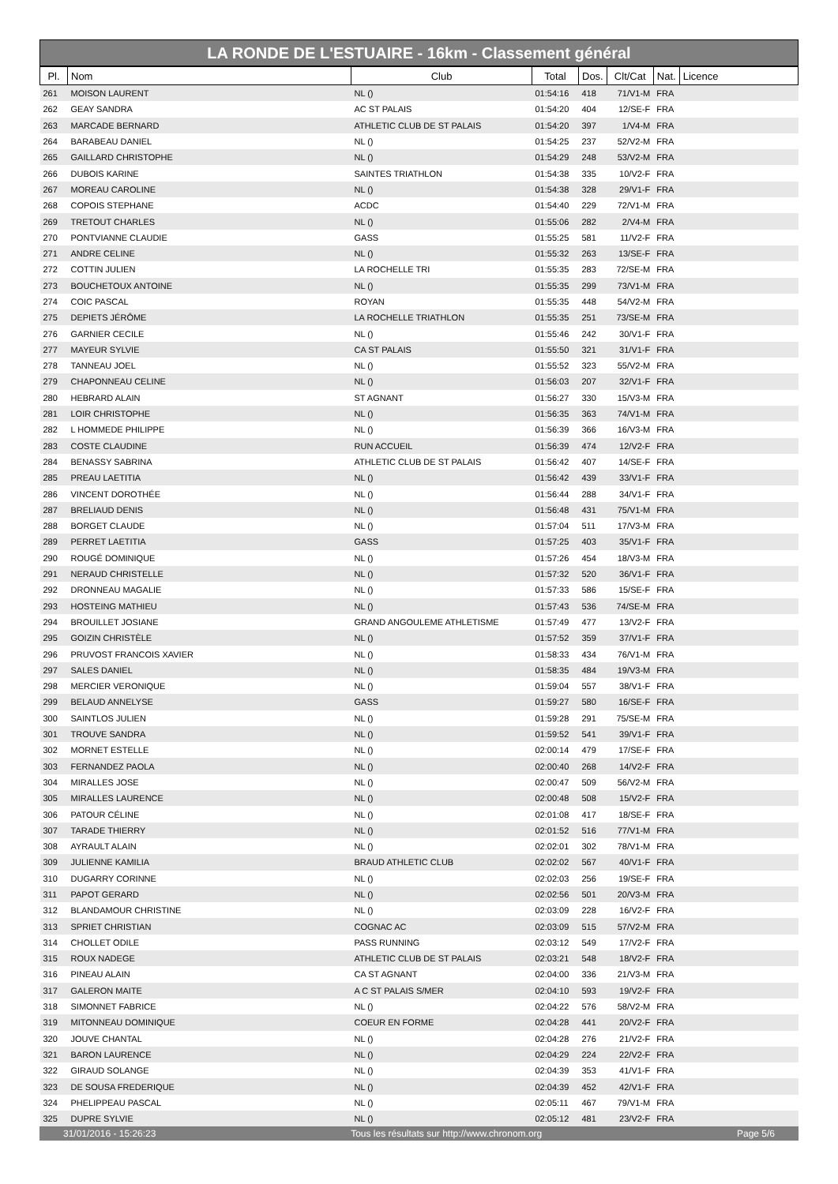LA RONDE DE L'ESTUAIRE - 16km - Classement général
| Pl. | Nom | Club | Total | Dos. | Clt/Cat | Nat. | Licence |
| --- | --- | --- | --- | --- | --- | --- | --- |
| 261 | MOISON LAURENT | NL () | 01:54:16 | 418 | 71/V1-M | FRA | |
| 262 | GEAY SANDRA | AC ST PALAIS | 01:54:20 | 404 | 12/SE-F | FRA | |
| 263 | MARCADE BERNARD | ATHLETIC CLUB DE ST PALAIS | 01:54:20 | 397 | 1/V4-M | FRA | |
| 264 | BARABEAU DANIEL | NL () | 01:54:25 | 237 | 52/V2-M | FRA | |
| 265 | GAILLARD CHRISTOPHE | NL () | 01:54:29 | 248 | 53/V2-M | FRA | |
| 266 | DUBOIS KARINE | SAINTES TRIATHLON | 01:54:38 | 335 | 10/V2-F | FRA | |
| 267 | MOREAU CAROLINE | NL () | 01:54:38 | 328 | 29/V1-F | FRA | |
| 268 | COPOIS STEPHANE | ACDC | 01:54:40 | 229 | 72/V1-M | FRA | |
| 269 | TRETOUT CHARLES | NL () | 01:55:06 | 282 | 2/V4-M | FRA | |
| 270 | PONTVIANNE CLAUDIE | GASS | 01:55:25 | 581 | 11/V2-F | FRA | |
| 271 | ANDRE CELINE | NL () | 01:55:32 | 263 | 13/SE-F | FRA | |
| 272 | COTTIN JULIEN | LA ROCHELLE TRI | 01:55:35 | 283 | 72/SE-M | FRA | |
| 273 | BOUCHETOUX ANTOINE | NL () | 01:55:35 | 299 | 73/V1-M | FRA | |
| 274 | COIC PASCAL | ROYAN | 01:55:35 | 448 | 54/V2-M | FRA | |
| 275 | DEPIETS JÉRÔME | LA ROCHELLE TRIATHLON | 01:55:35 | 251 | 73/SE-M | FRA | |
| 276 | GARNIER CECILE | NL () | 01:55:46 | 242 | 30/V1-F | FRA | |
| 277 | MAYEUR SYLVIE | CA ST PALAIS | 01:55:50 | 321 | 31/V1-F | FRA | |
| 278 | TANNEAU JOEL | NL () | 01:55:52 | 323 | 55/V2-M | FRA | |
| 279 | CHAPONNEAU CELINE | NL () | 01:56:03 | 207 | 32/V1-F | FRA | |
| 280 | HEBRARD ALAIN | ST AGNANT | 01:56:27 | 330 | 15/V3-M | FRA | |
| 281 | LOIR CHRISTOPHE | NL () | 01:56:35 | 363 | 74/V1-M | FRA | |
| 282 | L HOMMEDE PHILIPPE | NL () | 01:56:39 | 366 | 16/V3-M | FRA | |
| 283 | COSTE CLAUDINE | RUN ACCUEIL | 01:56:39 | 474 | 12/V2-F | FRA | |
| 284 | BENASSY SABRINA | ATHLETIC CLUB DE ST PALAIS | 01:56:42 | 407 | 14/SE-F | FRA | |
| 285 | PREAU LAETITIA | NL () | 01:56:42 | 439 | 33/V1-F | FRA | |
| 286 | VINCENT DOROTHÉE | NL () | 01:56:44 | 288 | 34/V1-F | FRA | |
| 287 | BRELIAUD DENIS | NL () | 01:56:48 | 431 | 75/V1-M | FRA | |
| 288 | BORGET CLAUDE | NL () | 01:57:04 | 511 | 17/V3-M | FRA | |
| 289 | PERRET LAETITIA | GASS | 01:57:25 | 403 | 35/V1-F | FRA | |
| 290 | ROUGÉ DOMINIQUE | NL () | 01:57:26 | 454 | 18/V3-M | FRA | |
| 291 | NERAUD CHRISTELLE | NL () | 01:57:32 | 520 | 36/V1-F | FRA | |
| 292 | DRONNEAU MAGALIE | NL () | 01:57:33 | 586 | 15/SE-F | FRA | |
| 293 | HOSTEING MATHIEU | NL () | 01:57:43 | 536 | 74/SE-M | FRA | |
| 294 | BROUILLET JOSIANE | GRAND ANGOULEME ATHLETISME | 01:57:49 | 477 | 13/V2-F | FRA | |
| 295 | GOIZIN CHRISTÈLE | NL () | 01:57:52 | 359 | 37/V1-F | FRA | |
| 296 | PRUVOST FRANCOIS XAVIER | NL () | 01:58:33 | 434 | 76/V1-M | FRA | |
| 297 | SALES DANIEL | NL () | 01:58:35 | 484 | 19/V3-M | FRA | |
| 298 | MERCIER VERONIQUE | NL () | 01:59:04 | 557 | 38/V1-F | FRA | |
| 299 | BELAUD ANNELYSE | GASS | 01:59:27 | 580 | 16/SE-F | FRA | |
| 300 | SAINTLOS JULIEN | NL () | 01:59:28 | 291 | 75/SE-M | FRA | |
| 301 | TROUVE SANDRA | NL () | 01:59:52 | 541 | 39/V1-F | FRA | |
| 302 | MORNET ESTELLE | NL () | 02:00:14 | 479 | 17/SE-F | FRA | |
| 303 | FERNANDEZ PAOLA | NL () | 02:00:40 | 268 | 14/V2-F | FRA | |
| 304 | MIRALLES JOSE | NL () | 02:00:47 | 509 | 56/V2-M | FRA | |
| 305 | MIRALLES LAURENCE | NL () | 02:00:48 | 508 | 15/V2-F | FRA | |
| 306 | PATOUR CÉLINE | NL () | 02:01:08 | 417 | 18/SE-F | FRA | |
| 307 | TARADE THIERRY | NL () | 02:01:52 | 516 | 77/V1-M | FRA | |
| 308 | AYRAULT ALAIN | NL () | 02:02:01 | 302 | 78/V1-M | FRA | |
| 309 | JULIENNE KAMILIA | BRAUD ATHLETIC CLUB | 02:02:02 | 567 | 40/V1-F | FRA | |
| 310 | DUGARRY CORINNE | NL () | 02:02:03 | 256 | 19/SE-F | FRA | |
| 311 | PAPOT GERARD | NL () | 02:02:56 | 501 | 20/V3-M | FRA | |
| 312 | BLANDAMOUR CHRISTINE | NL () | 02:03:09 | 228 | 16/V2-F | FRA | |
| 313 | SPRIET CHRISTIAN | COGNAC AC | 02:03:09 | 515 | 57/V2-M | FRA | |
| 314 | CHOLLET ODILE | PASS RUNNING | 02:03:12 | 549 | 17/V2-F | FRA | |
| 315 | ROUX NADEGE | ATHLETIC CLUB DE ST PALAIS | 02:03:21 | 548 | 18/V2-F | FRA | |
| 316 | PINEAU ALAIN | CA ST AGNANT | 02:04:00 | 336 | 21/V3-M | FRA | |
| 317 | GALERON MAITE | A C ST PALAIS S/MER | 02:04:10 | 593 | 19/V2-F | FRA | |
| 318 | SIMONNET FABRICE | NL () | 02:04:22 | 576 | 58/V2-M | FRA | |
| 319 | MITONNEAU DOMINIQUE | COEUR EN FORME | 02:04:28 | 441 | 20/V2-F | FRA | |
| 320 | JOUVE CHANTAL | NL () | 02:04:28 | 276 | 21/V2-F | FRA | |
| 321 | BARON LAURENCE | NL () | 02:04:29 | 224 | 22/V2-F | FRA | |
| 322 | GIRAUD SOLANGE | NL () | 02:04:39 | 353 | 41/V1-F | FRA | |
| 323 | DE SOUSA FREDERIQUE | NL () | 02:04:39 | 452 | 42/V1-F | FRA | |
| 324 | PHELIPPEAU PASCAL | NL () | 02:05:11 | 467 | 79/V1-M | FRA | |
| 325 | DUPRE SYLVIE | NL () | 02:05:12 | 481 | 23/V2-F | FRA | |
31/01/2016 - 15:26:23 Tous les résultats sur http://www.chronom.org Page 5/6